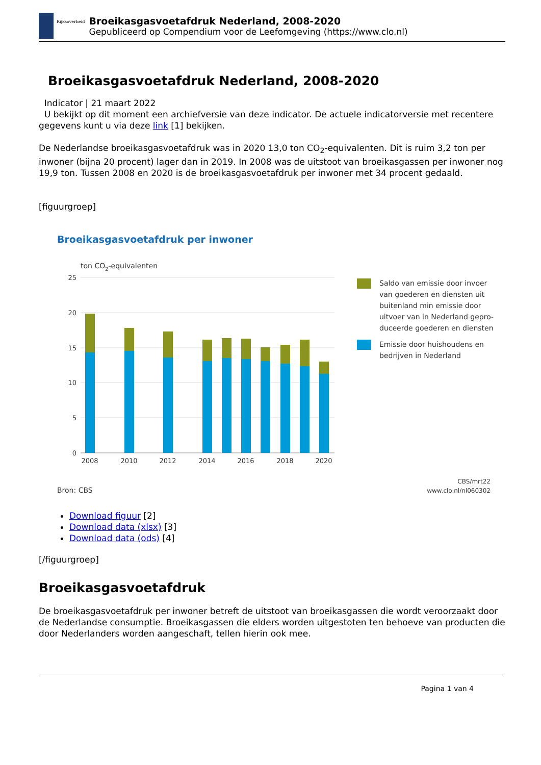Rijksoverheid
Broeikasgasvoetafdruk Nederland, 2008-2020
Gepubliceerd op Compendium voor de Leefomgeving (https://www.clo.nl)
Broeikasgasvoetafdruk Nederland, 2008-2020
Indicator | 21 maart 2022
U bekijkt op dit moment een archiefversie van deze indicator. De actuele indicatorversie met recentere gegevens kunt u via deze link [1] bekijken.
De Nederlandse broeikasgasvoetafdruk was in 2020 13,0 ton CO<sub>2</sub>-equivalenten. Dit is ruim 3,2 ton per inwoner (bijna 20 procent) lager dan in 2019. In 2008 was de uitstoot van broeikasgassen per inwoner nog 19,9 ton. Tussen 2008 en 2020 is de broeikasgasvoetafdruk per inwoner met 34 procent gedaald.
[figuurgroep]
Broeikasgasvoetafdruk per inwoner
ton CO2-equivalenten
25
20
15
10
5
0
2008
2010
2012
2014
2016
2018
2020
Saldo van emissie door invoer
van goederen en diensten uit
buitenland min emissie door
uitvoer van in Nederland gepro-
duceerde goederen en diensten
Emissie door huishoudens en
bedrijven in Nederland
Bron: CBS
CBS/mrt22
www.clo.nl/nl060302
Download figuur [2]
Download data (xlsx) [3]
Download data (ods) [4]
[/figuurgroep]
Broeikasgasvoetafdruk
De broeikasgasvoetafdruk per inwoner betreft de uitstoot van broeikasgassen die wordt veroorzaakt door de Nederlandse consumptie. Broeikasgassen die elders worden uitgestoten ten behoeve van producten die door Nederlanders worden aangeschaft, tellen hierin ook mee.
Pagina 1 van 4